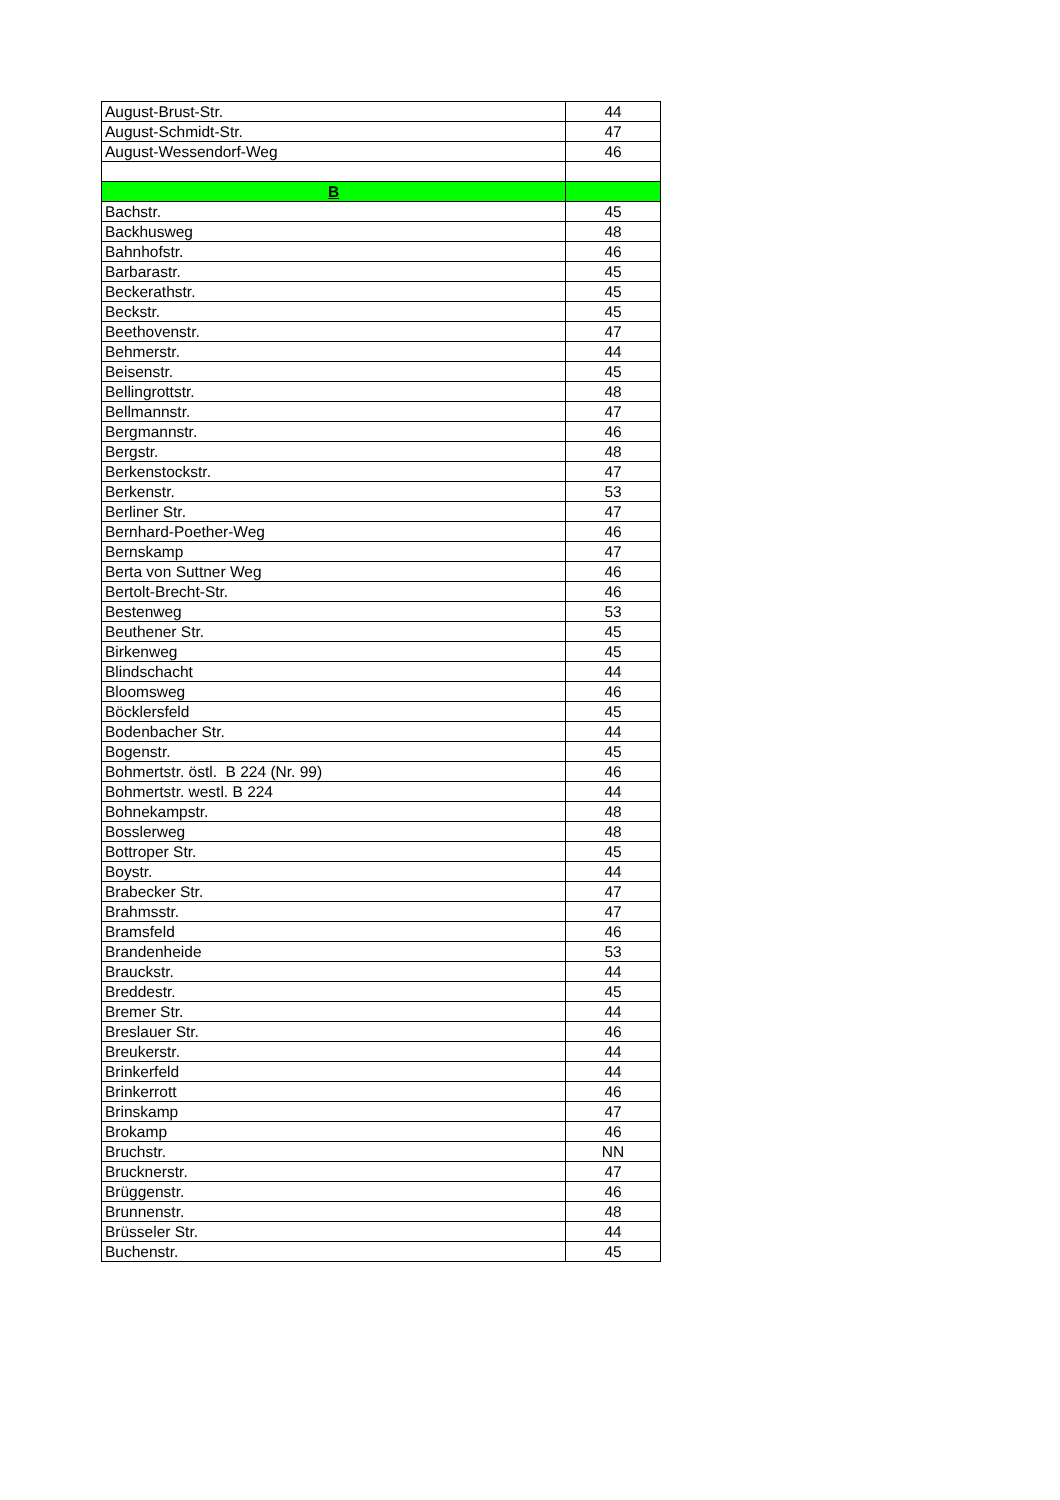| August-Brust-Str. | 44 |
| August-Schmidt-Str. | 47 |
| August-Wessendorf-Weg | 46 |
| B | |
| Bachstr. | 45 |
| Backhusweg | 48 |
| Bahnhofstr. | 46 |
| Barbarastr. | 45 |
| Beckerathstr. | 45 |
| Beckstr. | 45 |
| Beethovenstr. | 47 |
| Behmerstr. | 44 |
| Beisenstr. | 45 |
| Bellingrottstr. | 48 |
| Bellmannstr. | 47 |
| Bergmannstr. | 46 |
| Bergstr. | 48 |
| Berkenstockstr. | 47 |
| Berkenstr. | 53 |
| Berliner Str. | 47 |
| Bernhard-Poether-Weg | 46 |
| Bernskamp | 47 |
| Berta von Suttner Weg | 46 |
| Bertolt-Brecht-Str. | 46 |
| Bestenweg | 53 |
| Beuthener Str. | 45 |
| Birkenweg | 45 |
| Blindschacht | 44 |
| Bloomsweg | 46 |
| Böcklersfeld | 45 |
| Bodenbacher Str. | 44 |
| Bogenstr. | 45 |
| Bohmertstr. östl. B 224 (Nr. 99) | 46 |
| Bohmertstr. westl. B 224 | 44 |
| Bohnekampstr. | 48 |
| Bosslerweg | 48 |
| Bottroper Str. | 45 |
| Boystr. | 44 |
| Brabecker Str. | 47 |
| Brahmsstr. | 47 |
| Bramsfeld | 46 |
| Brandenheide | 53 |
| Brauckstr. | 44 |
| Breddestr. | 45 |
| Bremer Str. | 44 |
| Breslauer Str. | 46 |
| Breukerstr. | 44 |
| Brinkerfeld | 44 |
| Brinkerrott | 46 |
| Brinskamp | 47 |
| Brokamp | 46 |
| Bruchstr. | NN |
| Brucknerstr. | 47 |
| Brüggenstr. | 46 |
| Brunnenstr. | 48 |
| Brüsseler Str. | 44 |
| Buchenstr. | 45 |